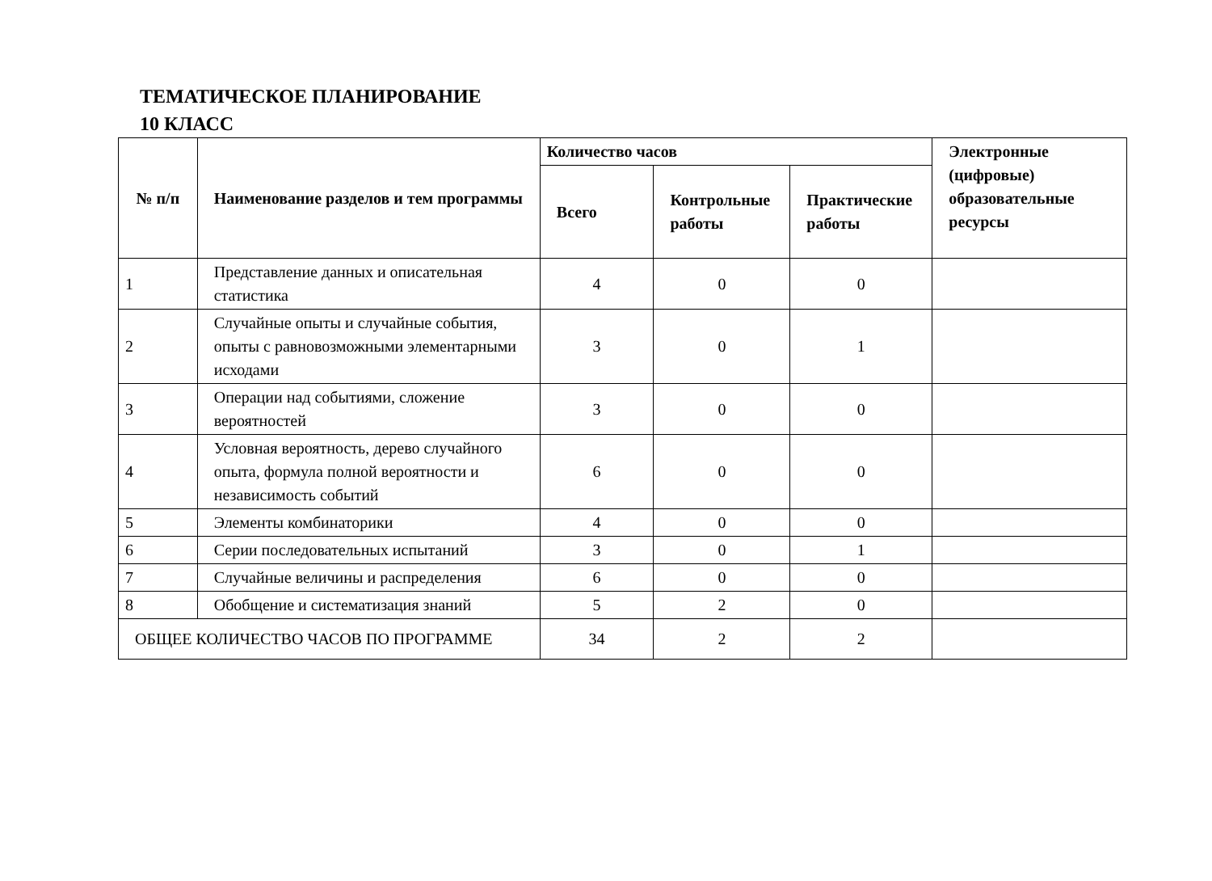ТЕМАТИЧЕСКОЕ ПЛАНИРОВАНИЕ
10 КЛАСС
| № п/п | Наименование разделов и тем программы | Количество часов | | | Электронные (цифровые) образовательные ресурсы |
| --- | --- | --- | --- | --- | --- |
| | | Всего | Контрольные работы | Практические работы | |
| 1 | Представление данных и описательная статистика | 4 | 0 | 0 | |
| 2 | Случайные опыты и случайные события, опыты с равновозможными элементарными исходами | 3 | 0 | 1 | |
| 3 | Операции над событиями, сложение вероятностей | 3 | 0 | 0 | |
| 4 | Условная вероятность, дерево случайного опыта, формула полной вероятности и независимость событий | 6 | 0 | 0 | |
| 5 | Элементы комбинаторики | 4 | 0 | 0 | |
| 6 | Серии последовательных испытаний | 3 | 0 | 1 | |
| 7 | Случайные величины и распределения | 6 | 0 | 0 | |
| 8 | Обобщение и систематизация знаний | 5 | 2 | 0 | |
| ОБЩЕЕ КОЛИЧЕСТВО ЧАСОВ ПО ПРОГРАММЕ | | 34 | 2 | 2 | |